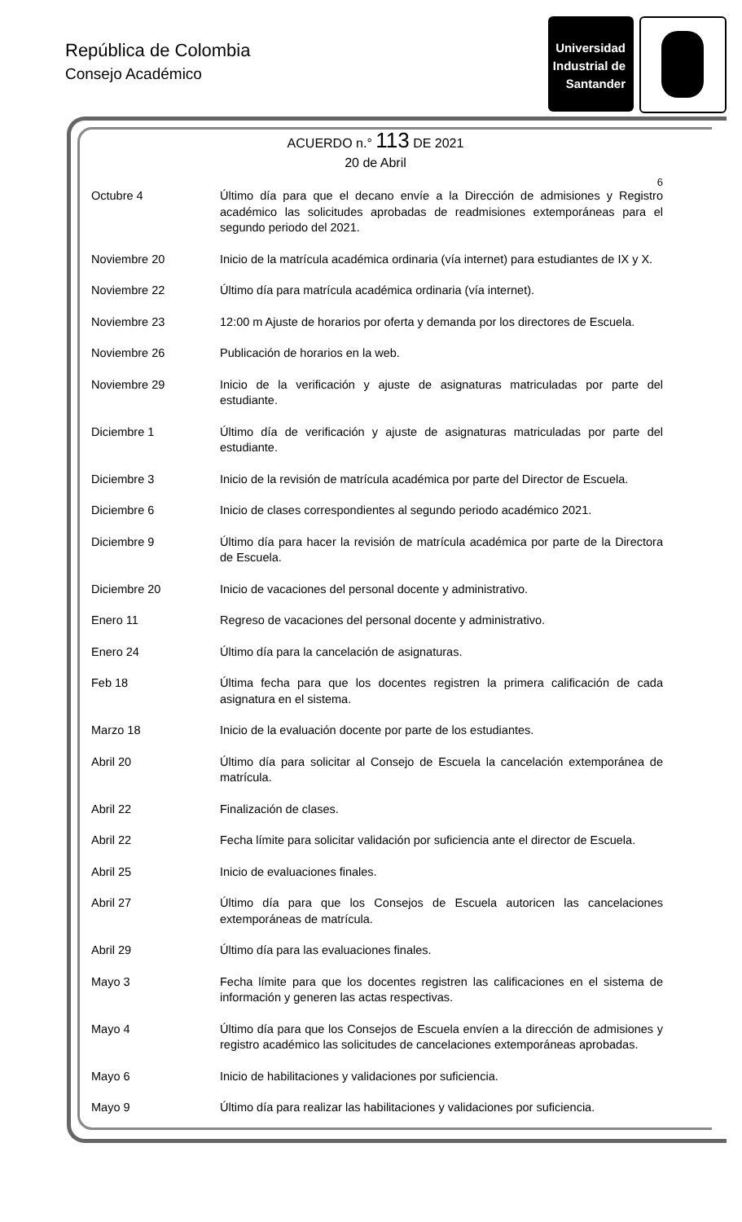República de Colombia
Consejo Académico
Universidad
Industrial de
Santander
ACUERDO n.° 113 DE 2021
20 de Abril
6
| Octubre 4 | Último día para que el decano envíe a la Dirección de admisiones y Registro académico las solicitudes aprobadas de readmisiones extemporáneas para el segundo periodo del 2021. |
| Noviembre 20 | Inicio de la matrícula académica ordinaria (vía internet) para estudiantes de IX y X. |
| Noviembre 22 | Último día para matrícula académica ordinaria (vía internet). |
| Noviembre 23 | 12:00 m Ajuste de horarios por oferta y demanda por los directores de Escuela. |
| Noviembre 26 | Publicación de horarios en la web. |
| Noviembre 29 | Inicio de la verificación y ajuste de asignaturas matriculadas por parte del estudiante. |
| Diciembre 1 | Último día de verificación y ajuste de asignaturas matriculadas por parte del estudiante. |
| Diciembre 3 | Inicio de la revisión de matrícula académica por parte del Director de Escuela. |
| Diciembre 6 | Inicio de clases correspondientes al segundo periodo académico 2021. |
| Diciembre 9 | Último día para hacer la revisión de matrícula académica por parte de la Directora de Escuela. |
| Diciembre 20 | Inicio de vacaciones del personal docente y administrativo. |
| Enero 11 | Regreso de vacaciones del personal docente y administrativo. |
| Enero 24 | Último día para la cancelación de asignaturas. |
| Feb 18 | Última fecha para que los docentes registren la primera calificación de cada asignatura en el sistema. |
| Marzo 18 | Inicio de la evaluación docente por parte de los estudiantes. |
| Abril 20 | Último día para solicitar al Consejo de Escuela la cancelación extemporánea de matrícula. |
| Abril 22 | Finalización de clases. |
| Abril 22 | Fecha límite para solicitar validación por suficiencia ante el director de Escuela. |
| Abril 25 | Inicio de evaluaciones finales. |
| Abril 27 | Último día para que los Consejos de Escuela autoricen las cancelaciones extemporáneas de matrícula. |
| Abril 29 | Último día para las evaluaciones finales. |
| Mayo 3 | Fecha límite para que los docentes registren las calificaciones en el sistema de información y generen las actas respectivas. |
| Mayo 4 | Último día para que los Consejos de Escuela envíen a la dirección de admisiones y registro académico las solicitudes de cancelaciones extemporáneas aprobadas. |
| Mayo 6 | Inicio de habilitaciones y validaciones por suficiencia. |
| Mayo 9 | Último día para realizar las habilitaciones y validaciones por suficiencia. |